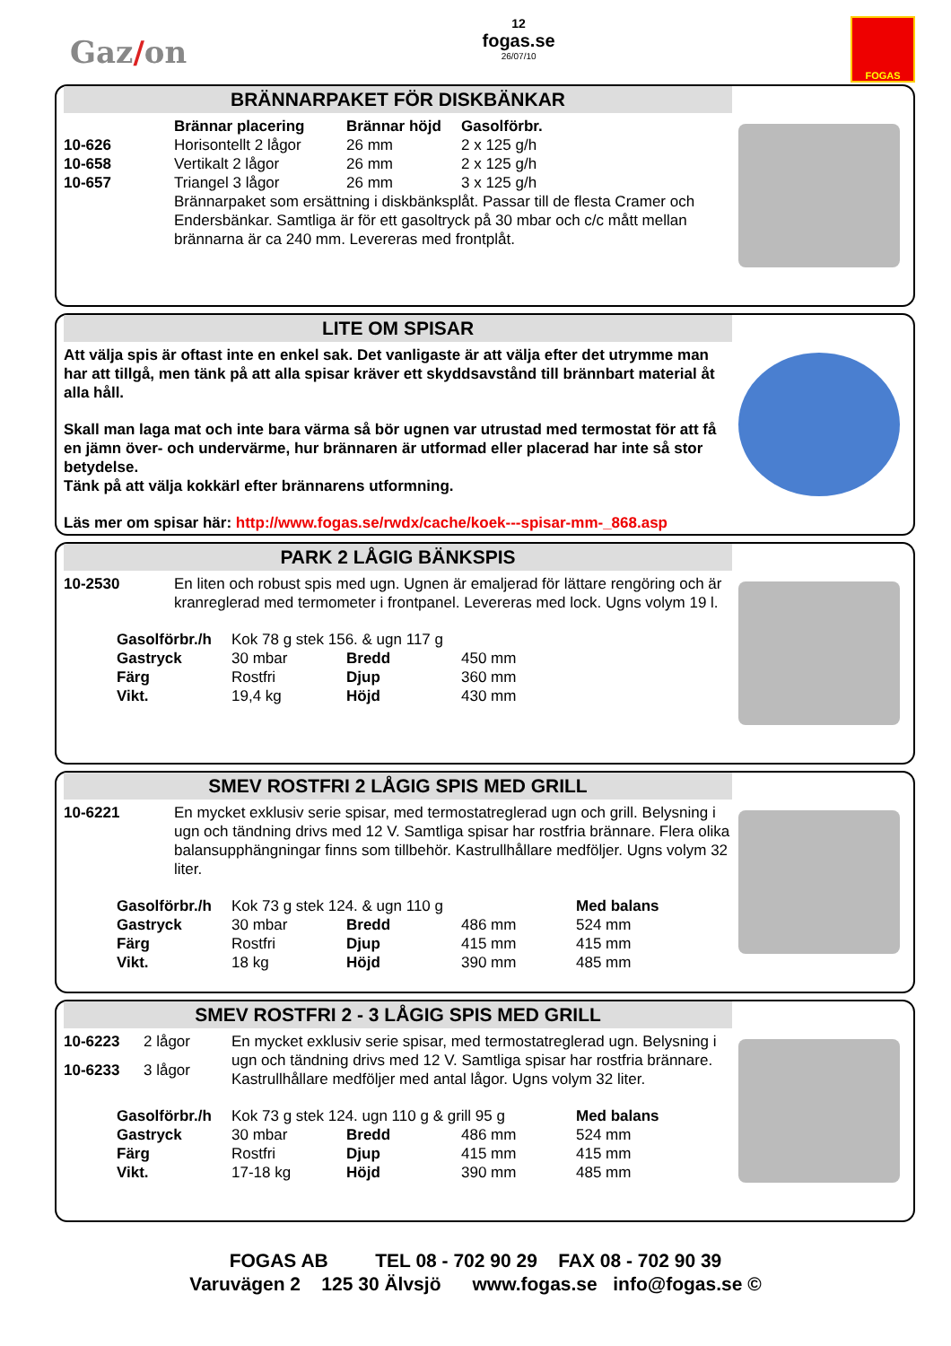Gaz/on
12
fogas.se
26/07/10
FOGAS
BRÄNNARPAKET FÖR DISKBÄNKAR
| | Brännar placering | Brännar höjd | Gasolförbr. |
| --- | --- | --- | --- |
| 10-626 | Horisontellt 2 lågor | 26 mm | 2 x 125 g/h |
| 10-658 | Vertikalt 2 lågor | 26 mm | 2 x 125 g/h |
| 10-657 | Triangel 3 lågor | 26 mm | 3 x 125 g/h |
| | Brännarpaket som ersättning i diskbänksplåt. Passar till de flesta Cramer och Endersbänkar. Samtliga är för ett gasoltryck på 30 mbar och c/c mått mellan brännarna är ca 240 mm. Levereras med frontplåt. | | |
LITE OM SPISAR
Att välja spis är oftast inte en enkel sak. Det vanligaste är att välja efter det utrymme man har att tillgå, men tänk på att alla spisar kräver ett skyddsavstånd till brännbart material åt alla håll.
Skall man laga mat och inte bara värma så bör ugnen var utrustad med termostat för att få en jämn över- och undervärme, hur brännaren är utformad eller placerad har inte så stor betydelse.
Tänk på att välja kokkärl efter brännarens utformning.
Läs mer om spisar här: http://www.fogas.se/rwdx/cache/koek---spisar-mm-_868.asp
PARK 2 LÅGIG BÄNKSPIS
| 10-2530 | En liten och robust spis med ugn. Ugnen är emaljerad för lättare rengöring och är kranreglerad med termometer i frontpanel. Levereras med lock. Ugns volym 19 l. |
| Gasolförbr./h | Kok 78 g stek 156. & ugn 117 g | | |
| Gastryck | 30 mbar | Bredd | 450 mm |
| Färg | Rostfri | Djup | 360 mm |
| Vikt. | 19,4 kg | Höjd | 430 mm |
SMEV ROSTFRI 2 LÅGIG SPIS MED GRILL
| 10-6221 | En mycket exklusiv serie spisar, med termostatreglerad ugn och grill. Belysning i ugn och tändning drivs med 12 V. Samtliga spisar har rostfria brännare. Flera olika balansupphängningar finns som tillbehör. Kastrullhållare medföljer. Ugns volym 32 liter. |
| Gasolförbr./h | Kok 73 g stek 124. & ugn 110 g | | | Med balans |
| Gastryck | 30 mbar | Bredd | 486 mm | 524 mm |
| Färg | Rostfri | Djup | 415 mm | 415 mm |
| Vikt. | 18 kg | Höjd | 390 mm | 485 mm |
SMEV ROSTFRI 2 - 3 LÅGIG SPIS MED GRILL
| 10-6223 | 2 lågor | En mycket exklusiv serie spisar, med termostatreglerad ugn. Belysning i ugn och tändning drivs med 12 V. Samtliga spisar har rostfria brännare. Kastrullhållare medföljer med antal lågor. Ugns volym 32 liter. |
| 10-6233 | 3 lågor | |
| Gasolförbr./h | Kok 73 g stek 124. ugn 110 g & grill 95 g | | | Med balans |
| Gastryck | 30 mbar | Bredd | 486 mm | 524 mm |
| Färg | Rostfri | Djup | 415 mm | 415 mm |
| Vikt. | 17-18 kg | Höjd | 390 mm | 485 mm |
FOGAS AB TEL 08 - 702 90 29 FAX 08 - 702 90 39
Varuvägen 2 125 30 Älvsjö www.fogas.se info@fogas.se ©